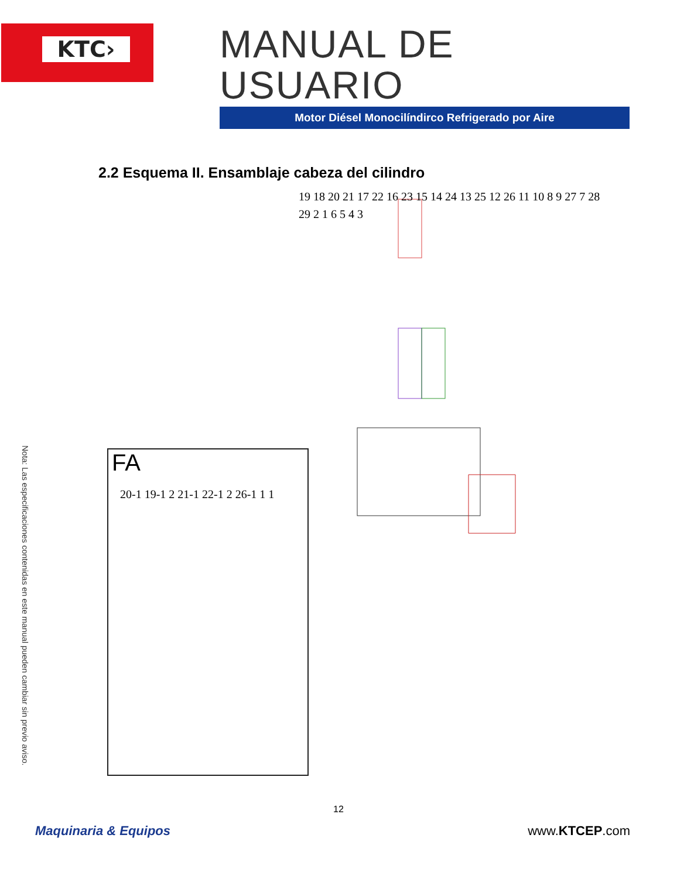KTC›
MANUAL DE USUARIO
Motor Diésel Monocilíndirco Refrigerado por Aire
2.2 Esquema II. Ensamblaje cabeza del cilindro
19 18 20 21 17 22 16 23 15 14 24 13 25 12 26 11 10 8 9 27 7 28 29 2 1 6 5 4 3
FA
20-1 19-1 2 21-1 22-1 2 26-1 1 1
Nota: Las especificaciones contenidas en este manual pueden cambiar sin previo aviso.
12
Maquinaria & Equipos www.KTCEP.com